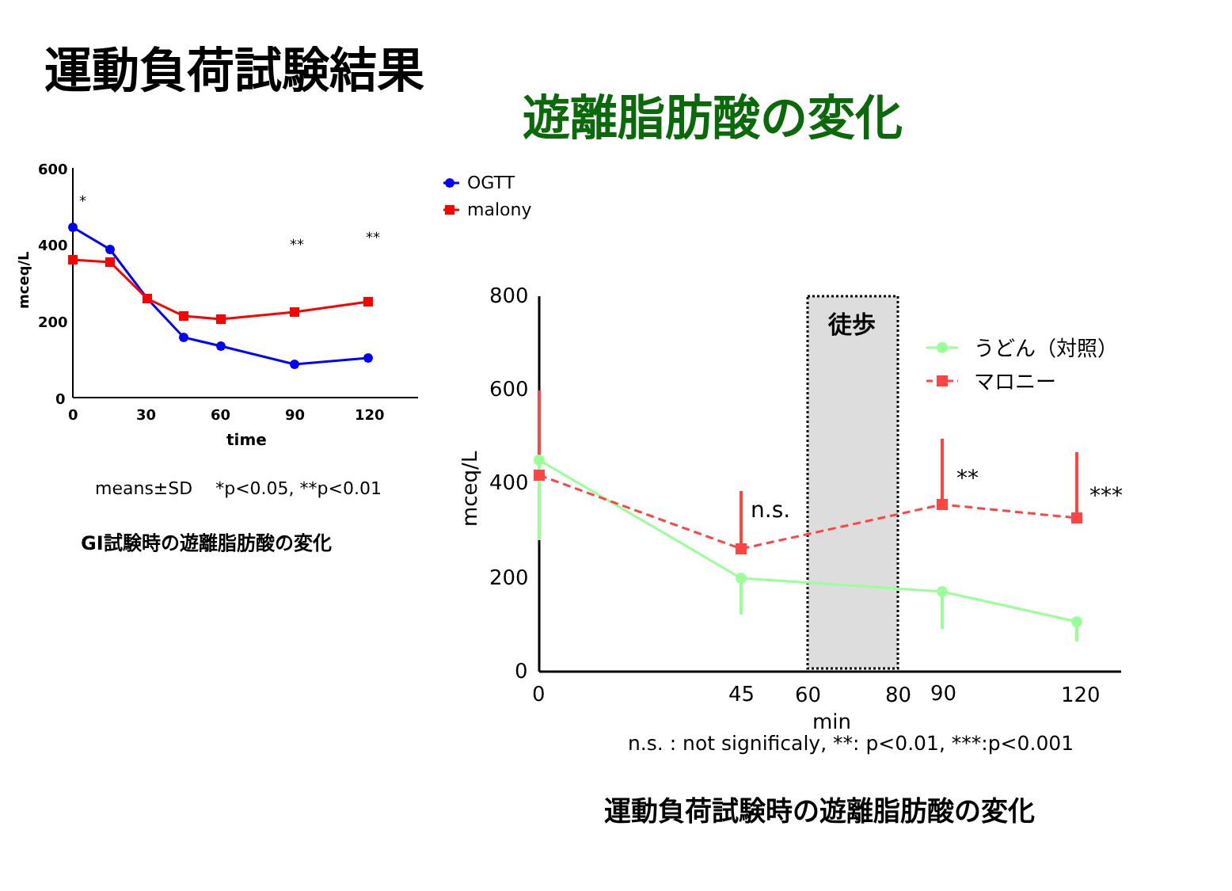運動負荷試験結果
遊離脂肪酸の変化
600
400
200
0
0
30
60
90
120
time
mceq/L
*
**
**
means±SD　 *p<0.05, **p<0.01
GI試験時の遊離脂肪酸の変化
OGTT
malony
徒歩
800
600
400
200
0
0
45
60
80
90
120
min
mceq/L
n.s.
**
***
うどん（対照）
マロニー
n.s. : not significaly, **: p<0.01, ***:p<0.001
運動負荷試験時の遊離脂肪酸の変化